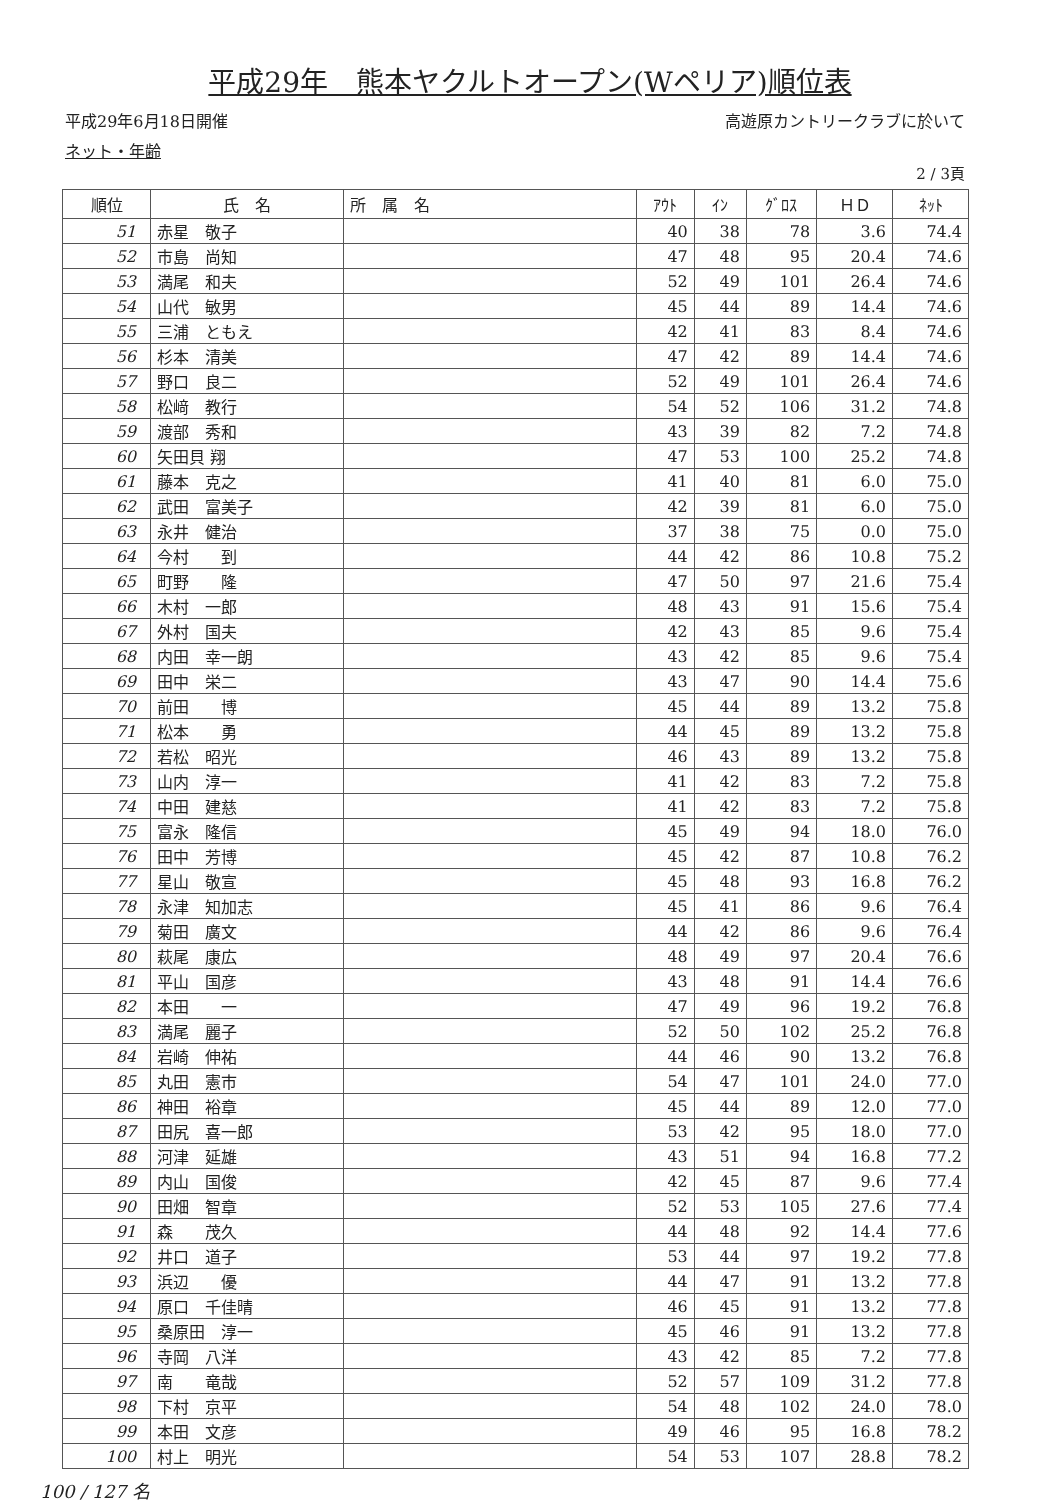平成29年　熊本ヤクルトオープン(Wペリア)順位表
平成29年6月18日開催 高遊原カントリークラブに於いて
ネット・年齢
2 / 3頁
| 順位 | 氏 名 | 所 属 名 | ｱｳﾄ | ｲﾝ | ｸﾞﾛｽ | ＨＤ | ﾈｯﾄ |
| --- | --- | --- | --- | --- | --- | --- | --- |
| 51 | 赤星 敬子 | | 40 | 38 | 78 | 3.6 | 74.4 |
| 52 | 市島 尚知 | | 47 | 48 | 95 | 20.4 | 74.6 |
| 53 | 満尾 和夫 | | 52 | 49 | 101 | 26.4 | 74.6 |
| 54 | 山代 敏男 | | 45 | 44 | 89 | 14.4 | 74.6 |
| 55 | 三浦 ともえ | | 42 | 41 | 83 | 8.4 | 74.6 |
| 56 | 杉本 清美 | | 47 | 42 | 89 | 14.4 | 74.6 |
| 57 | 野口 良二 | | 52 | 49 | 101 | 26.4 | 74.6 |
| 58 | 松﨑 教行 | | 54 | 52 | 106 | 31.2 | 74.8 |
| 59 | 渡部 秀和 | | 43 | 39 | 82 | 7.2 | 74.8 |
| 60 | 矢田貝 翔 | | 47 | 53 | 100 | 25.2 | 74.8 |
| 61 | 藤本 克之 | | 41 | 40 | 81 | 6.0 | 75.0 |
| 62 | 武田 富美子 | | 42 | 39 | 81 | 6.0 | 75.0 |
| 63 | 永井 健治 | | 37 | 38 | 75 | 0.0 | 75.0 |
| 64 | 今村 到 | | 44 | 42 | 86 | 10.8 | 75.2 |
| 65 | 町野 隆 | | 47 | 50 | 97 | 21.6 | 75.4 |
| 66 | 木村 一郎 | | 48 | 43 | 91 | 15.6 | 75.4 |
| 67 | 外村 国夫 | | 42 | 43 | 85 | 9.6 | 75.4 |
| 68 | 内田 幸一朗 | | 43 | 42 | 85 | 9.6 | 75.4 |
| 69 | 田中 栄二 | | 43 | 47 | 90 | 14.4 | 75.6 |
| 70 | 前田 博 | | 45 | 44 | 89 | 13.2 | 75.8 |
| 71 | 松本 勇 | | 44 | 45 | 89 | 13.2 | 75.8 |
| 72 | 若松 昭光 | | 46 | 43 | 89 | 13.2 | 75.8 |
| 73 | 山内 淳一 | | 41 | 42 | 83 | 7.2 | 75.8 |
| 74 | 中田 建慈 | | 41 | 42 | 83 | 7.2 | 75.8 |
| 75 | 富永 隆信 | | 45 | 49 | 94 | 18.0 | 76.0 |
| 76 | 田中 芳博 | | 45 | 42 | 87 | 10.8 | 76.2 |
| 77 | 星山 敬宣 | | 45 | 48 | 93 | 16.8 | 76.2 |
| 78 | 永津 知加志 | | 45 | 41 | 86 | 9.6 | 76.4 |
| 79 | 菊田 廣文 | | 44 | 42 | 86 | 9.6 | 76.4 |
| 80 | 萩尾 康広 | | 48 | 49 | 97 | 20.4 | 76.6 |
| 81 | 平山 国彦 | | 43 | 48 | 91 | 14.4 | 76.6 |
| 82 | 本田 一 | | 47 | 49 | 96 | 19.2 | 76.8 |
| 83 | 満尾 麗子 | | 52 | 50 | 102 | 25.2 | 76.8 |
| 84 | 岩崎 伸祐 | | 44 | 46 | 90 | 13.2 | 76.8 |
| 85 | 丸田 憲市 | | 54 | 47 | 101 | 24.0 | 77.0 |
| 86 | 神田 裕章 | | 45 | 44 | 89 | 12.0 | 77.0 |
| 87 | 田尻 喜一郎 | | 53 | 42 | 95 | 18.0 | 77.0 |
| 88 | 河津 延雄 | | 43 | 51 | 94 | 16.8 | 77.2 |
| 89 | 内山 国俊 | | 42 | 45 | 87 | 9.6 | 77.4 |
| 90 | 田畑 智章 | | 52 | 53 | 105 | 27.6 | 77.4 |
| 91 | 森 茂久 | | 44 | 48 | 92 | 14.4 | 77.6 |
| 92 | 井口 道子 | | 53 | 44 | 97 | 19.2 | 77.8 |
| 93 | 浜辺 優 | | 44 | 47 | 91 | 13.2 | 77.8 |
| 94 | 原口 千佳晴 | | 46 | 45 | 91 | 13.2 | 77.8 |
| 95 | 桑原田 淳一 | | 45 | 46 | 91 | 13.2 | 77.8 |
| 96 | 寺岡 八洋 | | 43 | 42 | 85 | 7.2 | 77.8 |
| 97 | 南 竜哉 | | 52 | 57 | 109 | 31.2 | 77.8 |
| 98 | 下村 京平 | | 54 | 48 | 102 | 24.0 | 78.0 |
| 99 | 本田 文彦 | | 49 | 46 | 95 | 16.8 | 78.2 |
| 100 | 村上 明光 | | 54 | 53 | 107 | 28.8 | 78.2 |
100 / 127 名